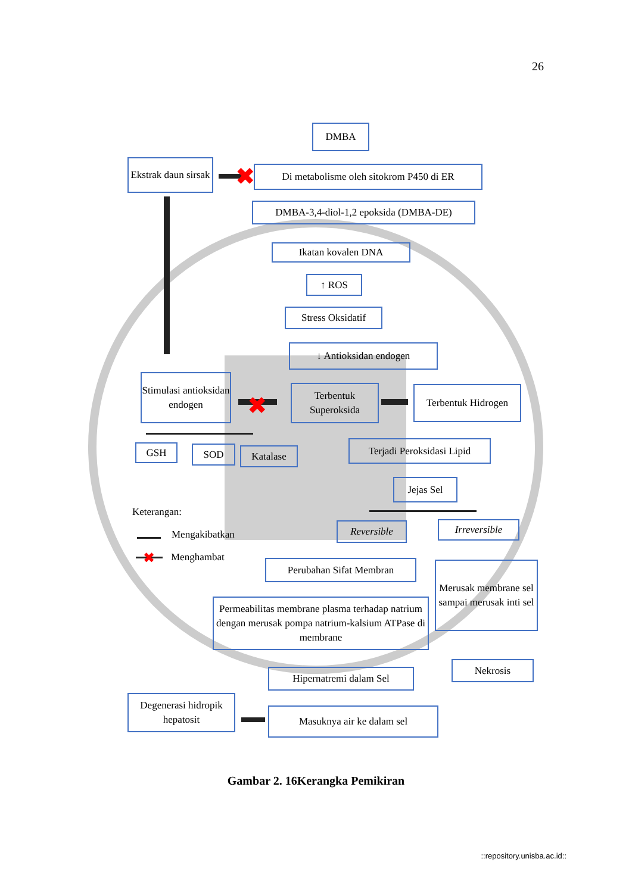26
✖
✖
✖
DMBA
Ekstrak daun sirsak
Di metabolisme oleh sitokrom P450 di ER
DMBA-3,4-diol-1,2 epoksida (DMBA-DE)
Ikatan kovalen DNA
↑ ROS
Stress Oksidatif
↓ Antioksidan endogen
Stimulasi antioksidan endogen
Terbentuk Superoksida
Terbentuk Hidrogen
GSH SOD Katalase
Terjadi Peroksidasi Lipid
Jejas Sel
Keterangan:
Mengakibatkan
Menghambat
Reversible Irreversible
Perubahan Sifat Membran
Merusak membrane sel sampai merusak inti sel
Permeabilitas membrane plasma terhadap natrium dengan merusak pompa natrium-kalsium ATPase di membrane
Nekrosis
Hipernatremi dalam Sel
Degenerasi hidropik hepatosit
Masuknya air ke dalam sel
Gambar 2. 16Kerangka Pemikiran
::repository.unisba.ac.id::